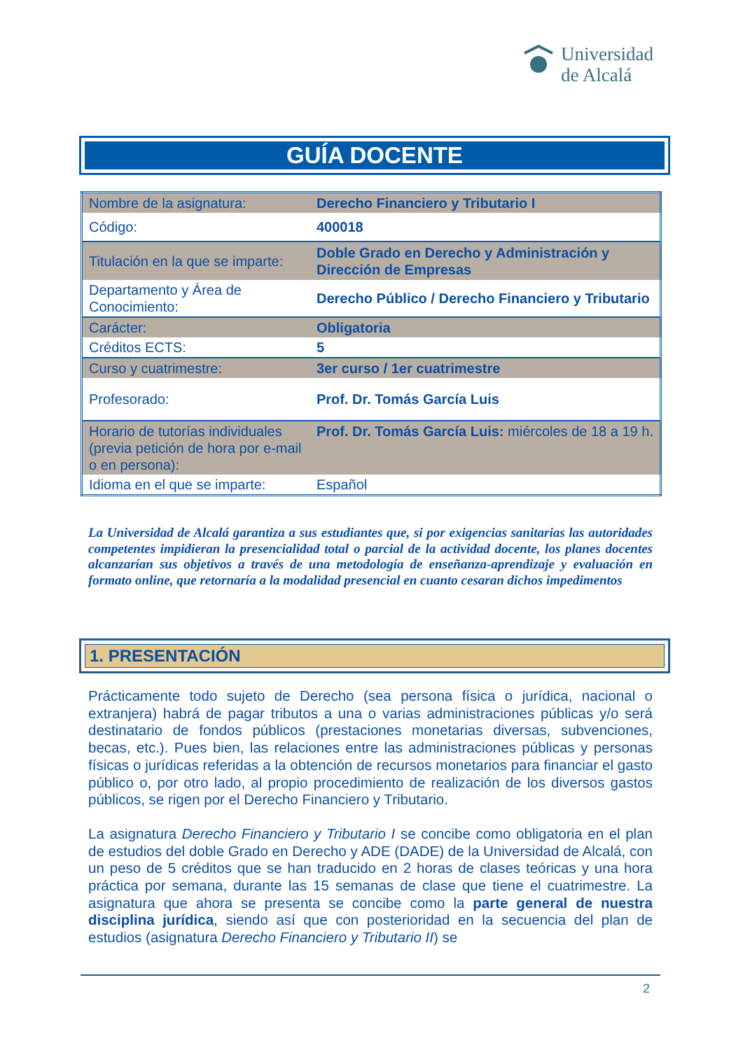Universidad
de Alcalá
GUÍA DOCENTE
| Nombre de la asignatura: | Derecho Financiero y Tributario I |
| Código: | 400018 |
| Titulación en la que se imparte: | Doble Grado en Derecho y Administración y Dirección de Empresas |
| Departamento y Área de Conocimiento: | Derecho Público / Derecho Financiero y Tributario |
| Carácter: | Obligatoria |
| Créditos ECTS: | 5 |
| Curso y cuatrimestre: | 3er curso / 1er cuatrimestre |
| Profesorado: | Prof. Dr. Tomás García Luis |
| Horario de tutorías individuales (previa petición de hora por e-mail o en persona): | Prof. Dr. Tomás García Luis: miércoles de 18 a 19 h. |
| Idioma en el que se imparte: | Español |
La Universidad de Alcalá garantiza a sus estudiantes que, si por exigencias sanitarias las autoridades competentes impidieran la presencialidad total o parcial de la actividad docente, los planes docentes alcanzarían sus objetivos a través de una metodología de enseñanza-aprendizaje y evaluación en formato online, que retornaría a la modalidad presencial en cuanto cesaran dichos impedimentos
1. PRESENTACIÓN
Prácticamente todo sujeto de Derecho (sea persona física o jurídica, nacional o extranjera) habrá de pagar tributos a una o varias administraciones públicas y/o será destinatario de fondos públicos (prestaciones monetarias diversas, subvenciones, becas, etc.). Pues bien, las relaciones entre las administraciones públicas y personas físicas o jurídicas referidas a la obtención de recursos monetarios para financiar el gasto público o, por otro lado, al propio procedimiento de realización de los diversos gastos públicos, se rigen por el Derecho Financiero y Tributario.
La asignatura Derecho Financiero y Tributario I se concibe como obligatoria en el plan de estudios del doble Grado en Derecho y ADE (DADE) de la Universidad de Alcalá, con un peso de 5 créditos que se han traducido en 2 horas de clases teóricas y una hora práctica por semana, durante las 15 semanas de clase que tiene el cuatrimestre. La asignatura que ahora se presenta se concibe como la parte general de nuestra disciplina jurídica, siendo así que con posterioridad en la secuencia del plan de estudios (asignatura Derecho Financiero y Tributario II) se
2